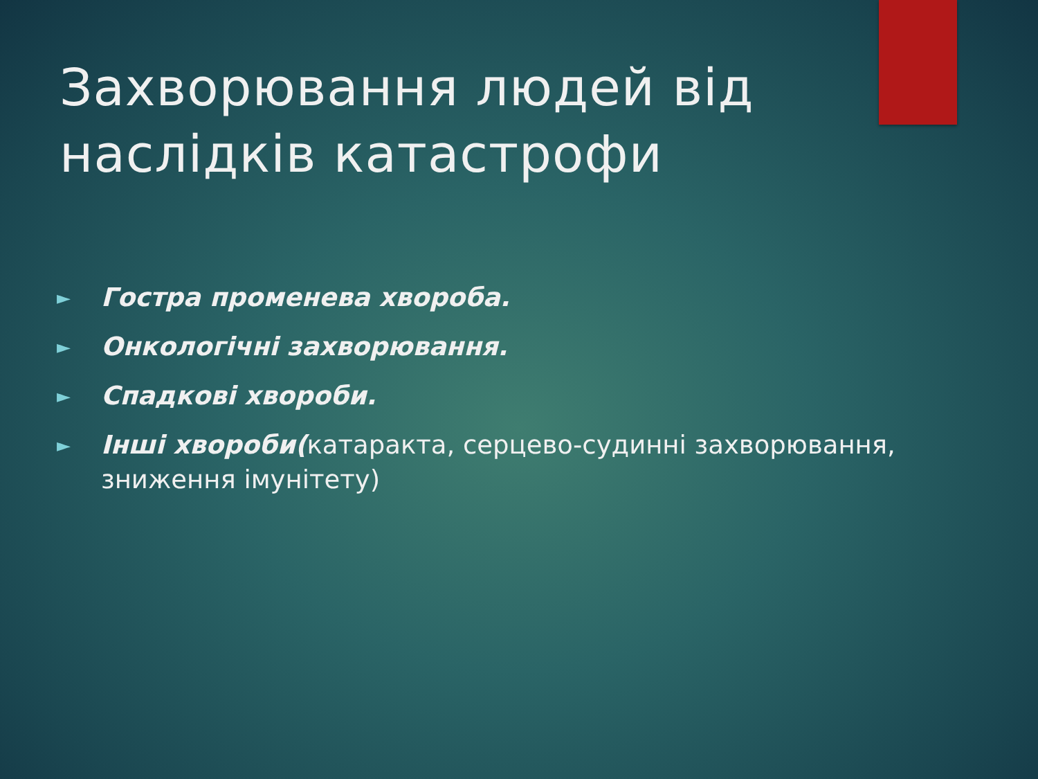Захворювання людей від наслідків катастрофи
► Гостра променева хвороба.
► Онкологічні захворювання.
► Спадкові хвороби.
► Інші хвороби(катаракта, серцево-судинні захворювання, зниження імунітету)